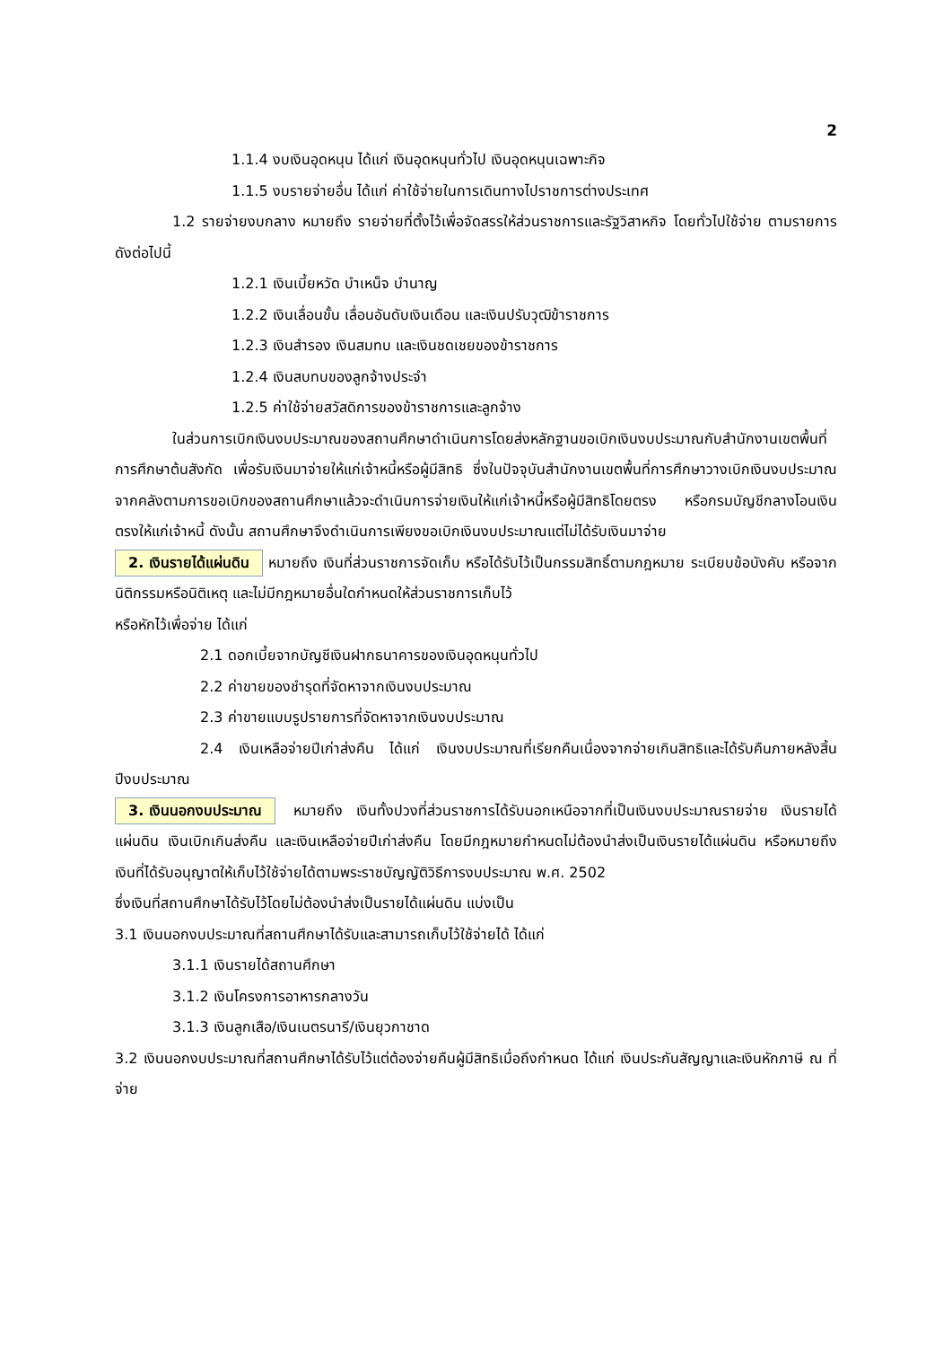2
1.1.4 งบเงินอุดหนุน ได้แก่ เงินอุดหนุนทั่วไป เงินอุดหนุนเฉพาะกิจ
1.1.5 งบรายจ่ายอื่น ได้แก่ ค่าใช้จ่ายในการเดินทางไปราชการต่างประเทศ
1.2 รายจ่ายงบกลาง หมายถึง รายจ่ายที่ตั้งไว้เพื่อจัดสรรให้ส่วนราชการและรัฐวิสาหกิจ โดยทั่วไปใช้จ่าย ตามรายการดังต่อไปนี้
1.2.1 เงินเบี้ยหวัด บำเหน็จ บำนาญ
1.2.2 เงินเลื่อนขั้น เลื่อนอันดับเงินเดือน และเงินปรับวุฒิข้าราชการ
1.2.3 เงินสำรอง เงินสมทบ และเงินชดเชยของข้าราชการ
1.2.4 เงินสบทบของลูกจ้างประจำ
1.2.5 ค่าใช้จ่ายสวัสดิการของข้าราชการและลูกจ้าง
ในส่วนการเบิกเงินงบประมาณของสถานศึกษาดำเนินการโดยส่งหลักฐานขอเบิกเงินงบประมาณกับสำนักงานเขตพื้นที่การศึกษาต้นสังกัด เพื่อรับเงินมาจ่ายให้แก่เจ้าหนี้หรือผู้มีสิทธิ ซึ่งในปัจจุบันสำนักงานเขตพื้นที่การศึกษาวางเบิกเงินงบประมาณจากคลังตามการขอเบิกของสถานศึกษาแล้วจะดำเนินการจ่ายเงินให้แก่เจ้าหนี้หรือผู้มีสิทธิโดยตรง หรือกรมบัญชีกลางโอนเงินตรงให้แก่เจ้าหนี้ ดังนั้น สถานศึกษาจึงดำเนินการเพียงขอเบิกเงินงบประมาณแต่ไม่ได้รับเงินมาจ่าย
2. เงินรายได้แผ่นดิน หมายถึง เงินที่ส่วนราชการจัดเก็บ หรือได้รับไว้เป็นกรรมสิทธิ์ตามกฎหมาย ระเบียบข้อบังคับ หรือจากนิติกรรมหรือนิติเหตุ และไม่มีกฎหมายอื่นใดกำหนดให้ส่วนราชการเก็บไว้
หรือหักไว้เพื่อจ่าย ได้แก่
2.1 ดอกเบี้ยจากบัญชีเงินฝากธนาคารของเงินอุดหนุนทั่วไป
2.2 ค่าขายของชำรุดที่จัดหาจากเงินงบประมาณ
2.3 ค่าขายแบบรูปรายการที่จัดหาจากเงินงบประมาณ
2.4 เงินเหลือจ่ายปีเก่าส่งคืน ได้แก่ เงินงบประมาณที่เรียกคืนเนื่องจากจ่ายเกินสิทธิและได้รับคืนภายหลังสิ้นปีงบประมาณ
3. เงินนอกงบประมาณ หมายถึง เงินทั้งปวงที่ส่วนราชการได้รับนอกเหนือจากที่เป็นเงินงบประมาณรายจ่าย เงินรายได้แผ่นดิน เงินเบิกเกินส่งคืน และเงินเหลือจ่ายปีเก่าส่งคืน โดยมีกฎหมายกำหนดไม่ต้องนำส่งเป็นเงินรายได้แผ่นดิน หรือหมายถึงเงินที่ได้รับอนุญาตให้เก็บไว้ใช้จ่ายได้ตามพระราชบัญญัติวิธีการงบประมาณ พ.ศ. 2502
ซึ่งเงินที่สถานศึกษาได้รับไว้โดยไม่ต้องนำส่งเป็นรายได้แผ่นดิน แบ่งเป็น
3.1 เงินนอกงบประมาณที่สถานศึกษาได้รับและสามารถเก็บไว้ใช้จ่ายได้ ได้แก่
3.1.1 เงินรายได้สถานศึกษา
3.1.2 เงินโครงการอาหารกลางวัน
3.1.3 เงินลูกเสือ/เงินเนตรนารี/เงินยุวกาชาด
3.2 เงินนอกงบประมาณที่สถานศึกษาได้รับไว้แต่ต้องจ่ายคืนผู้มีสิทธิเมื่อถึงกำหนด ได้แก่ เงินประกันสัญญาและเงินหักภาษี ณ ที่จ่าย